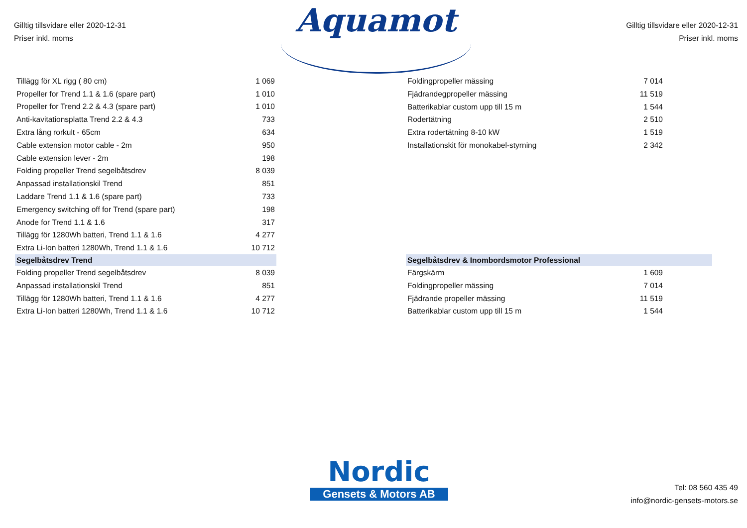Gilltig tillsvidare eller 2020-12-31
Priser inkl. moms
Aquamot
Gilltig tillsvidare eller 2020-12-31
Priser inkl. moms
| Tillägg för XL rigg ( 80 cm) | 1 069 |
| Propeller for Trend 1.1 & 1.6 (spare part) | 1 010 |
| Propeller for Trend 2.2 & 4.3 (spare part) | 1 010 |
| Anti-kavitationsplatta Trend 2.2 & 4.3 | 733 |
| Extra lång rorkult - 65cm | 634 |
| Cable extension motor cable - 2m | 950 |
| Cable extension lever - 2m | 198 |
| Folding propeller Trend segelbåtsdrev | 8 039 |
| Anpassad installationskil Trend | 851 |
| Laddare Trend 1.1 & 1.6 (spare part) | 733 |
| Emergency switching off for Trend (spare part) | 198 |
| Anode for Trend 1.1 & 1.6 | 317 |
| Tillägg för 1280Wh batteri, Trend 1.1 & 1.6 | 4 277 |
| Extra Li-Ion batteri 1280Wh, Trend 1.1 & 1.6 | 10 712 |
| Segelbåtsdrev Trend | |
| Folding propeller Trend segelbåtsdrev | 8 039 |
| Anpassad installationskil Trend | 851 |
| Tillägg för 1280Wh batteri, Trend 1.1 & 1.6 | 4 277 |
| Extra Li-Ion batteri 1280Wh, Trend 1.1 & 1.6 | 10 712 |
| Foldingpropeller mässing | 7 014 | |
| Fjädrandegpropeller mässing | 11 519 | |
| Batterikablar custom upp till 15 m | 1 544 | |
| Rodertätning | 2 510 | |
| Extra rodertätning 8-10 kW | 1 519 | |
| Installationskit för monokabel-styrning | 2 342 | |
| Segelbåtsdrev & Inombordsmotor Professional | | |
| Färgskärm | 1 609 | |
| Foldingpropeller mässing | 7 014 | |
| Fjädrande propeller mässing | 11 519 | |
| Batterikablar custom upp till 15 m | 1 544 | |
Nordic
Gensets & Motors AB
Tel: 08 560 435 49
info@nordic-gensets-motors.se